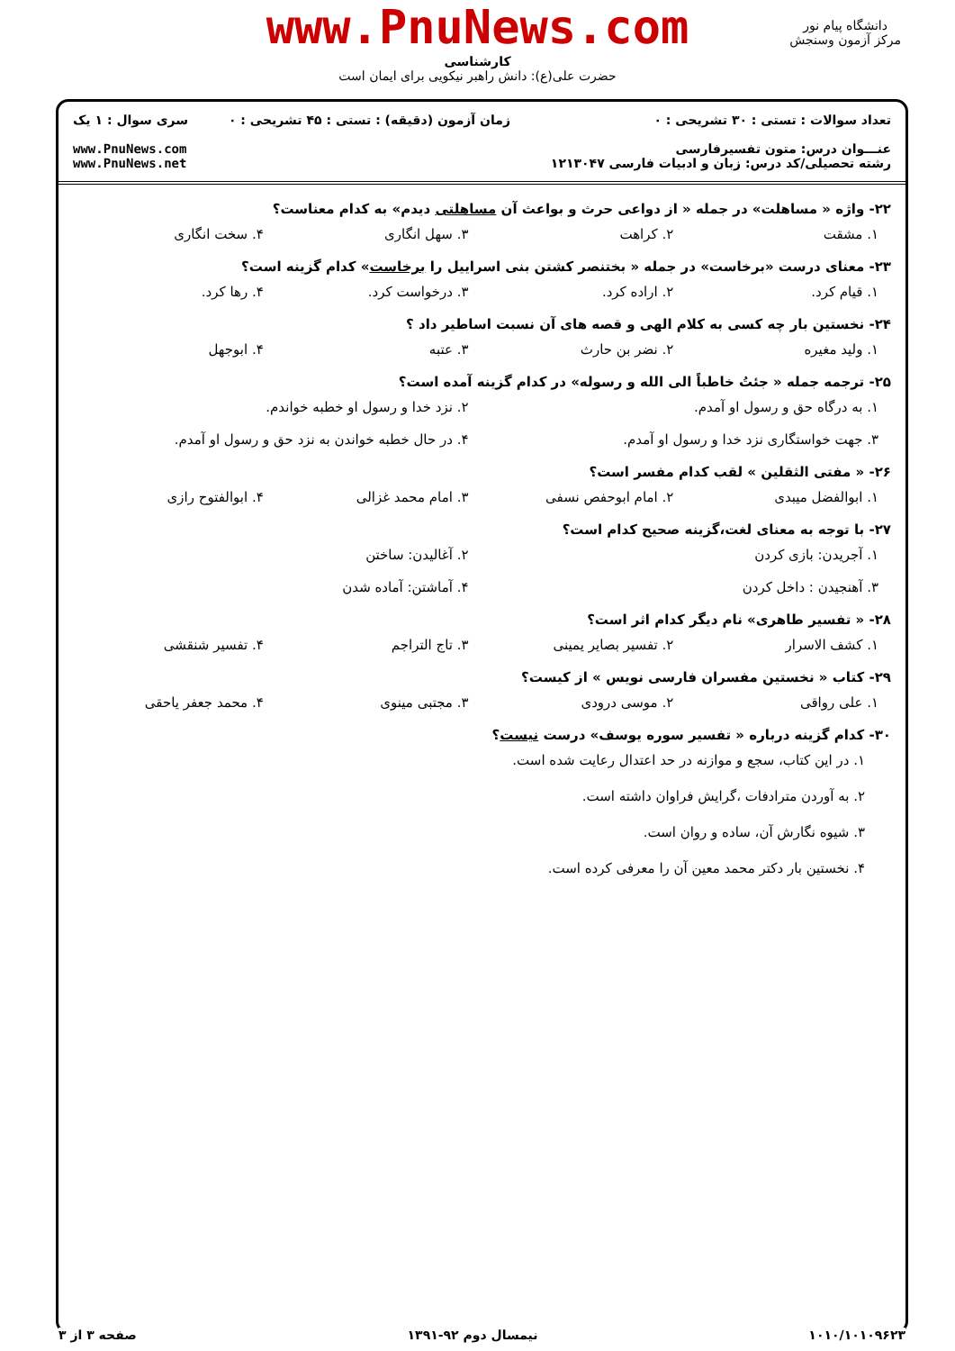www.PnuNews.com
کارشناسی
حضرت علی(ع): دانش راهبر نیکویی برای ایمان است
دانشگاه پیام نور
مرکز آزمون وسنجش
تعداد سوالات : تستی : ۳۰ تشریحی : ۰
عنـــوان درس: متون تفسیرفارسی
رشته تحصیلی/کد درس: زبان و ادبیات فارسی ۱۲۱۳۰۴۷
زمان آزمون (دقیقه) : تستی : ۴۵ تشریحی : ۰
سری سوال : ۱ یک
www.PnuNews.com
www.PnuNews.net
۲۲- واژه « مساهلت» در جمله « از دواعی حرث و بواعث آن مساهلتی دیدم» به کدام معناست؟
۱. مشقت ۲. کراهت ۳. سهل انگاری ۴. سخت انگاری
۲۳- معنای درست «برخاست» در جمله « بختنصر کشتن بنی اسراییل را برخاست» کدام گزینه است؟
۱. قیام کرد. ۲. اراده کرد. ۳. درخواست کرد. ۴. رها کرد.
۲۴- نخستین بار چه کسی به کلام الهی و قصه های آن نسبت اساطیر داد ؟
۱. ولید مغیره ۲. نضر بن حارث ۳. عتبه ۴. ابوجهل
۲۵- ترجمه جمله « جئتُ خاطباً الی الله و رسوله» در کدام گزینه آمده است؟
۱. به درگاه حق و رسول او آمدم. ۲. نزد خدا و رسول او خطبه خواندم.
۳. جهت خواستگاری نزد خدا و رسول او آمدم.
۴. در حال خطبه خواندن به نزد حق و رسول او آمدم.
۲۶- « مفتی الثقلین » لقب کدام مفسر است؟
۱. ابوالفضل میبدی ۲. امام ابوحفص نسفی ۳. امام محمد غزالی ۴. ابوالفتوح رازی
۲۷- با توجه به معنای لغت،گزینه صحیح کدام است؟
۱. آجریدن: بازی کردن ۲. آغالیدن: ساختن
۳. آهنجیدن : داخل کردن ۴. آماشتن: آماده شدن
۲۸- « تفسیر طاهری» نام دیگر کدام اثر است؟
۱. کشف الاسرار ۲. تفسیر بصایر یمینی ۳. تاج التراجم ۴. تفسیر شنقشی
۲۹- کتاب « نخستین مفسران فارسی نویس » از کیست؟
۱. علی رواقی ۲. موسی درودی ۳. مجتبی مینوی ۴. محمد جعفر یاحقی
۳۰- کدام گزینه درباره « تفسیر سوره یوسف» درست نیست؟
۱. در این کتاب، سجع و موازنه در حد اعتدال رعایت شده است.
۲. به آوردن مترادفات ،گرایش فراوان داشته است.
۳. شیوه نگارش آن، ساده و روان است.
۴. نخستین بار دکتر محمد معین آن را معرفی کرده است.
۱۰۱۰/۱۰۱۰۹۶۲۳ نیمسال دوم ۹۲-۱۳۹۱ صفحه ۳ از ۳